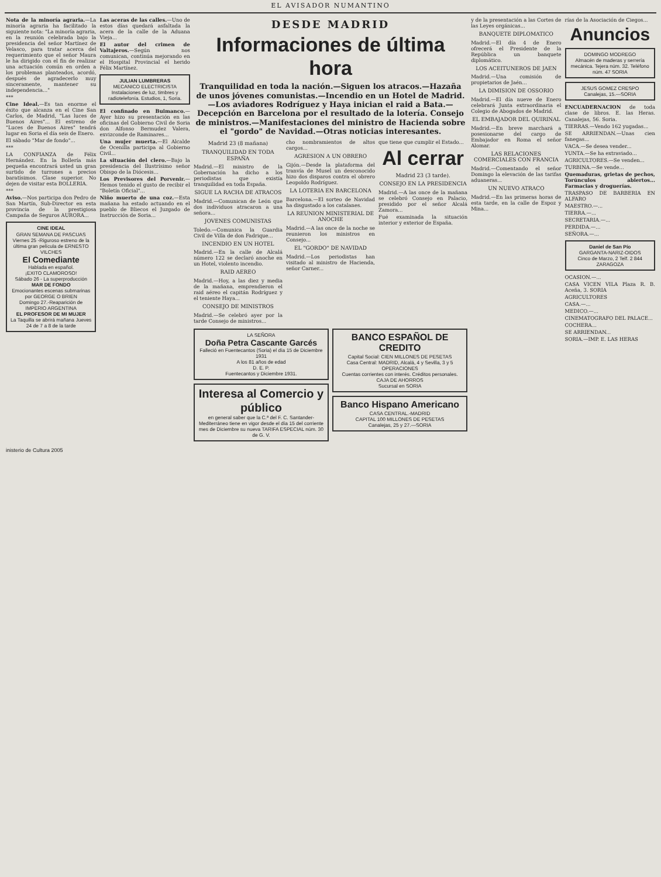EL AVISADOR NUMANTINO
Nota de la minoría agraria.—La minoría agraria ha facilitado la siguiente nota: "La minoría agraria, en la reunión celebrada bajo la presidencia del señor Martínez de Velasco, para tratar acerca del requerimiento que el señor Maura le ha dirigido con el fin de realizar una actuación común en orden a los problemas planteados, acordó, después de agradecerlo muy sinceramente, mantener su independencia..."
***
Cine Ideal.—Es tan enorme el éxito que alcanza en el Cine San Carlos, de Madrid, "Las luces de Buenos Aires"... El estreno de "Luces de Buenos Aires" tendrá lugar en Soria el día seis de Enero.
El sábado "Mar de fondo"...
***
LA CONFIANZA de Félix Hernández. En la Bollería más pequeña encontrará usted un gran surtido de turrones a precios baratísimos. Clase superior. No dejen de visitar esta BOLLERIA.
***
Aviso.—Nos participa don Pedro de San Martín, Sub-Director en esta provincia de la prestigiosa Campaña de Seguros AURORA...
CINE IDEAL
GRAN SEMANA DE PASCUAS
Viernes 25 -Riguroso estreno de la última gran película de ERNESTO VILCHES
El Comediante
Hablada en español.
¡EXITO CLAMOROSO!
Sábado 26 - La superproducción
MAR DE FONDO
Emocionantes escenas submarinas por GEORGE O BRIEN
Domingo 27.-Reaparición de IMPERIO ARGENTINA
EL PROFESOR DE MI MUJER
La Taquilla se abrirá mañana Jueves 24 de 7 a 8 de la tarde
Las aceras de las calles.—Uno de estos días quedará asfaltada la acera de la calle de la Aduana Vieja...
El autor del crimen de Valtajeros.—Según nos comunican, continúa mejorando en el Hospital Provincial el herido Félix Martínez.
JULIAN LUMBRERAS
MECANICO ELECTRICISTA
Instalaciones de luz, timbres y radiotelefonía. Estudios, 1, Soria.
El confinado en Buimanco.—Ayer hizo su presentación en las oficinas del Gobierno Civil de Soria don Alfonso Bermudez Valera, exvizconde de Raminares...
Una mujer muerta.—El Alcalde de Ocenilla participa al Gobierno Civil...
La situación del clero.—Bajo la presidencia del Ilustrísimo señor Obispo de la Diócesis...
Los Previsores del Porvenir.—Hemos tenido el gusto de recibir el "Boletín Oficial"...
Niño muerto de una coz.—Esta mañana ha estado actuando en el pueblo de Bliecos el Juzgado de Instrucción de Soria...
DESDE MADRID
Informaciones de última hora
Tranquilidad en toda la nación.—Siguen los atracos.—Hazaña de unos jóvenes comunistas.—Incendio en un Hotel de Madrid.—Los aviadores Rodríguez y Haya inician el raid a Bata.—Decepción en Barcelona por el resultado de la lotería. Consejo de ministros.—Manifestaciones del ministro de Hacienda sobre el "gordo" de Navidad.—Otras noticias interesantes.
Madrid 23 (8 mañana)
TRANQUILIDAD EN TODA ESPAÑA
Madrid.—El ministro de la Gobernación ha dicho a los periodistas que existía tranquilidad en toda España.
SIGUE LA RACHA DE ATRACOS
Madrid.—Comunican de León que dos individuos atracaron a una señora...
JOVENES COMUNISTAS
Toledo.—Comunica la Guardia Civil de Villa de don Fadrique...
INCENDIO EN UN HOTEL
Madrid.—En la calle de Alcalá número 122 se declaró anoche en un Hotel, violento incendio.
RAID AEREO
Madrid.—Hoy, a las diez y media de la mañana, emprendieron el raid aéreo el capitán Rodríguez y el teniente Haya...
CONSEJO DE MINISTROS
Madrid.—Se celebró ayer por la tarde Consejo de ministros...
cho nombramientos de altos cargos...
AGRESION A UN OBRERO
Gijón.—Desde la plataforma del tranvía de Musel un desconocido hizo dos disparos contra el obrero Leopoldo Rodríguez.
LA LOTERIA EN BARCELONA
Barcelona.—El sorteo de Navidad ha disgustado a los catalanes.
LA REUNION MINISTERIAL DE ANOCHE
Madrid.—A las once de la noche se reunieron los ministros en Consejo...
EL "GORDO" DE NAVIDAD
Madrid.—Los periodistas han visitado al ministro de Hacienda, señor Carner...
que tiene que cumplir el Estado...
Al cerrar
Madrid 23 (3 tarde).
CONSEJO EN LA PRESIDENCIA
Madrid.—A las once de la mañana se celebró Consejo en Palacio, presidido por el señor Alcalá Zamora...
Fué examinada la situación interior y exterior de España.
LA SEÑORA
Doña Petra Cascante Garcés
Falleció en Fuentecantos (Soria) el día 15 de Diciembre 1931
A los 81 años de edad
D. E. P.
Fuentecantos y Diciembre 1931.
Interesa al Comercio y público
en general saber que la C.ª del F. C. Santander-Mediterráneo tiene en vigor desde el día 15 del corriente mes de Diciembre su nueva TARIFA ESPECIAL núm. 30 de G. V.
BANCO ESPAÑOL DE CREDITO
Capital Social: CIEN MILLONES DE PESETAS
Casa Central: MADRID, Alcalá, 4 y Sevilla, 3 y 5
OPERACIONES
Cuentas corrientes con interés. Créditos personales.
CAJA DE AHORROS
Sucursal en SORIA
Banco Hispano Americano
CASA CENTRAL.-MADRID
CAPITAL 100 MILLONES DE PESETAS
Canalejas, 25 y 27.—SORIA
y de la presentación a las Cortes de las Leyes orgánicas...
BANQUETE DIPLOMATICO
Madrid.—El día 4 de Enero ofrecerá el Presidente de la República un banquete diplomático.
LOS ACEITUNEROS DE JAEN
Madrid.—Una comisión de propietarios de Jaén...
LA DIMISION DE OSSORIO
Madrid.—El día nueve de Enero celebrará Junta extraordinaria el Colegio de Abogados de Madrid.
EL EMBAJADOR DEL QUIRINAL
Madrid.—En breve marchará a posesionarse del cargo de Embajador en Roma el señor Alomar.
LAS RELACIONES COMERCIALES CON FRANCIA
Madrid.—Comentando el señor Domingo la elevación de las tarifas aduaneras...
UN NUEVO ATRACO
Madrid.—En las primeras horas de esta tarde, en la calle de Espoz y Mina...
rías de la Asociación de Ciegos...
Anuncios
DOMINGO MODREGO
Almacén de maderas y serrería mecánica. Tejera núm. 32. Teléfono núm. 47 SORIA
JESUS GOMEZ CRESPO
Canalejas, 15.—SORIA
ENCUADERNACION de toda clase de libros. E. las Heras. Canalejas, 56. Soria.
TIERRAS.—Vendo 162 yugadas...
SE ARRIENDAN.—Unas cien fanegas...
VACA.—Se desea vender...
YUNTA.—Se ha extraviado...
AGRICULTORES.—Se venden...
TURBINA.—Se vende...
Quemaduras, grietas de pechos, Torúnculos abiertos... Farmacias y droguerías.
TRASPASO DE BARBERIA EN ALFARO
MAESTRO.—...
TIERRA.—...
SECRETARIA.—...
PERDIDA.—...
SEÑORA.—...
Daniel de San Pío
GARGANTA-NARIZ-OIDOS
Cinco de Marzo, 2 Telf. 2 844 ZARAGOZA
OCASION.—...
CASA VICEN VILA Plaza R. B. Aceña, 3. SORIA
AGRICULTORES
CASA.—...
MEDICO.—...
CINEMATOGRAFO DEL PALACE...
COCHERA...
SE ARRIENDAN...
SORIA.—IMP. E. LAS HERAS
inisterio de Cultura 2005